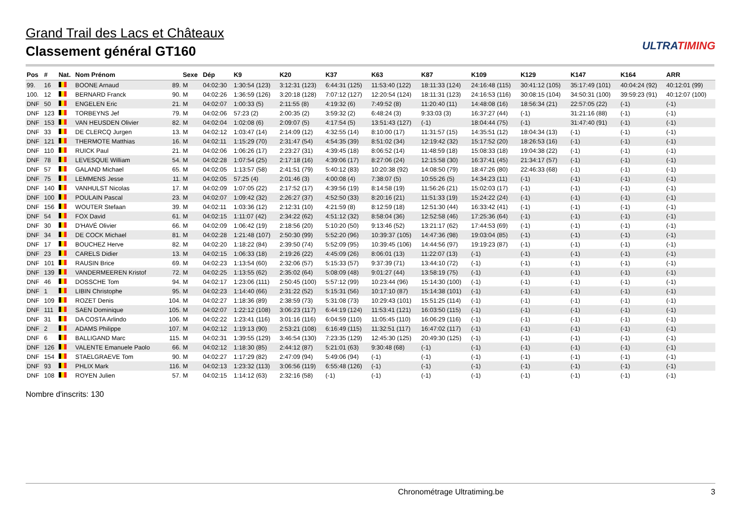Grand Trail des Lacs et Châteaux
Classement général GT160
ULTRATIMING
| Pos | # | Nat. | Nom Prénom | | Sexe | Dép | K9 | K20 | K37 | K63 | K87 | K109 | K129 | K147 | K164 | ARR |
| --- | --- | --- | --- | --- | --- | --- | --- | --- | --- | --- | --- | --- | --- | --- | --- | --- |
| 99. | 16 | | BOONE Arnaud | 89. | M | 04:02:30 | 1:30:54 (123) | 3:12:31 (123) | 6:44:31 (125) | 11:53:40 (122) | 18:11:33 (124) | 24:16:48 (115) | 30:41:12 (105) | 35:17:49 (101) | 40:04:24 (92) | 40:12:01 (99) |
| 100. | 12 | | BERNARD Franck | 90. | M | 04:02:26 | 1:36:59 (126) | 3:20:18 (128) | 7:07:12 (127) | 12:20:54 (124) | 18:11:31 (123) | 24:16:53 (116) | 30:08:15 (104) | 34:50:31 (100) | 39:59:23 (91) | 40:12:07 (100) |
| DNF | 50 | | ENGELEN Eric | 21. | M | 04:02:07 | 1:00:33 (5) | 2:11:55 (8) | 4:19:32 (6) | 7:49:52 (8) | 11:20:40 (11) | 14:48:08 (16) | 18:56:34 (21) | 22:57:05 (22) | (-1) | (-1) |
| DNF | 123 | | TORBEYNS Jef | 79. | M | 04:02:06 | 57:23 (2) | 2:00:35 (2) | 3:59:32 (2) | 6:48:24 (3) | 9:33:03 (3) | 16:37:27 (44) | (-1) | 31:21:16 (88) | (-1) | (-1) |
| DNF | 153 | | VAN HEUSDEN Olivier | 82. | M | 04:02:04 | 1:02:08 (6) | 2:09:07 (5) | 4:17:54 (5) | 13:51:43 (127) | (-1) | 18:04:44 (75) | (-1) | 31:47:40 (91) | (-1) | (-1) |
| DNF | 33 | | DE CLERCQ Jurgen | 13. | M | 04:02:12 | 1:03:47 (14) | 2:14:09 (12) | 4:32:55 (14) | 8:10:00 (17) | 11:31:57 (15) | 14:35:51 (12) | 18:04:34 (13) | (-1) | (-1) | (-1) |
| DNF | 121 | | THERMOTE Matthias | 16. | M | 04:02:11 | 1:15:29 (70) | 2:31:47 (54) | 4:54:35 (39) | 8:51:02 (34) | 12:19:42 (32) | 15:17:52 (20) | 18:26:53 (16) | (-1) | (-1) | (-1) |
| DNF | 110 | | RUICK Paul | 21. | M | 04:02:06 | 1:06:26 (17) | 2:23:27 (31) | 4:39:45 (18) | 8:06:52 (14) | 11:48:59 (18) | 15:08:33 (18) | 19:04:38 (22) | (-1) | (-1) | (-1) |
| DNF | 78 | | LEVESQUE William | 54. | M | 04:02:28 | 1:07:54 (25) | 2:17:18 (16) | 4:39:06 (17) | 8:27:06 (24) | 12:15:58 (30) | 16:37:41 (45) | 21:34:17 (57) | (-1) | (-1) | (-1) |
| DNF | 57 | | GALAND Michael | 65. | M | 04:02:05 | 1:13:57 (58) | 2:41:51 (79) | 5:40:12 (83) | 10:20:38 (92) | 14:08:50 (79) | 18:47:26 (80) | 22:46:33 (68) | (-1) | (-1) | (-1) |
| DNF | 75 | | LEMMENS Jesse | 11. | M | 04:02:05 | 57:25 (4) | 2:01:46 (3) | 4:00:08 (4) | 7:38:07 (5) | 10:55:26 (5) | 14:34:23 (11) | (-1) | (-1) | (-1) | (-1) |
| DNF | 140 | | VANHULST Nicolas | 17. | M | 04:02:09 | 1:07:05 (22) | 2:17:52 (17) | 4:39:56 (19) | 8:14:58 (19) | 11:56:26 (21) | 15:02:03 (17) | (-1) | (-1) | (-1) | (-1) |
| DNF | 100 | | POULAIN Pascal | 23. | M | 04:02:07 | 1:09:42 (32) | 2:26:27 (37) | 4:52:50 (33) | 8:20:16 (21) | 11:51:33 (19) | 15:24:22 (24) | (-1) | (-1) | (-1) | (-1) |
| DNF | 156 | | WOUTER Stefaan | 39. | M | 04:02:11 | 1:03:36 (12) | 2:12:31 (10) | 4:21:59 (8) | 8:12:59 (18) | 12:51:30 (44) | 16:33:42 (41) | (-1) | (-1) | (-1) | (-1) |
| DNF | 54 | | FOX David | 61. | M | 04:02:15 | 1:11:07 (42) | 2:34:22 (62) | 4:51:12 (32) | 8:58:04 (36) | 12:52:58 (46) | 17:25:36 (64) | (-1) | (-1) | (-1) | (-1) |
| DNF | 30 | | D'HAVÉ Olivier | 66. | M | 04:02:09 | 1:06:42 (19) | 2:18:56 (20) | 5:10:20 (50) | 9:13:46 (52) | 13:21:17 (62) | 17:44:53 (69) | (-1) | (-1) | (-1) | (-1) |
| DNF | 34 | | DE COCK Michael | 81. | M | 04:02:28 | 1:21:48 (107) | 2:50:30 (99) | 5:52:20 (96) | 10:39:37 (105) | 14:47:36 (98) | 19:03:04 (85) | (-1) | (-1) | (-1) | (-1) |
| DNF | 17 | | BOUCHEZ Herve | 82. | M | 04:02:20 | 1:18:22 (84) | 2:39:50 (74) | 5:52:09 (95) | 10:39:45 (106) | 14:44:56 (97) | 19:19:23 (87) | (-1) | (-1) | (-1) | (-1) |
| DNF | 23 | | CARELS Didier | 13. | M | 04:02:15 | 1:06:33 (18) | 2:19:26 (22) | 4:45:09 (26) | 8:06:01 (13) | 11:22:07 (13) | (-1) | (-1) | (-1) | (-1) | (-1) |
| DNF | 101 | | RAUSIN Brice | 69. | M | 04:02:23 | 1:13:54 (60) | 2:32:06 (57) | 5:15:33 (57) | 9:37:39 (71) | 13:44:10 (72) | (-1) | (-1) | (-1) | (-1) | (-1) |
| DNF | 139 | | VANDERMEEREN Kristof | 72. | M | 04:02:25 | 1:13:55 (62) | 2:35:02 (64) | 5:08:09 (48) | 9:01:27 (44) | 13:58:19 (75) | (-1) | (-1) | (-1) | (-1) | (-1) |
| DNF | 46 | | DOSSCHE Tom | 94. | M | 04:02:17 | 1:23:06 (111) | 2:50:45 (100) | 5:57:12 (99) | 10:23:44 (96) | 15:14:30 (100) | (-1) | (-1) | (-1) | (-1) | (-1) |
| DNF | 1 | | LIBIN Christophe | 95. | M | 04:02:23 | 1:14:40 (66) | 2:31:22 (52) | 5:15:31 (56) | 10:17:10 (87) | 15:14:38 (101) | (-1) | (-1) | (-1) | (-1) | (-1) |
| DNF | 109 | | ROZET Denis | 104. | M | 04:02:27 | 1:18:36 (89) | 2:38:59 (73) | 5:31:08 (73) | 10:29:43 (101) | 15:51:25 (114) | (-1) | (-1) | (-1) | (-1) | (-1) |
| DNF | 111 | | SAEN Dominique | 105. | M | 04:02:07 | 1:22:12 (108) | 3:06:23 (117) | 6:44:19 (124) | 11:53:41 (121) | 16:03:50 (115) | (-1) | (-1) | (-1) | (-1) | (-1) |
| DNF | 31 | | DA COSTA Arlindo | 106. | M | 04:02:22 | 1:23:41 (116) | 3:01:16 (116) | 6:04:59 (110) | 11:05:45 (110) | 16:06:29 (116) | (-1) | (-1) | (-1) | (-1) | (-1) |
| DNF | 2 | | ADAMS Philippe | 107. | M | 04:02:12 | 1:19:13 (90) | 2:53:21 (108) | 6:16:49 (115) | 11:32:51 (117) | 16:47:02 (117) | (-1) | (-1) | (-1) | (-1) | (-1) |
| DNF | 6 | | BALLIGAND Marc | 115. | M | 04:02:31 | 1:39:55 (129) | 3:46:54 (130) | 7:23:35 (129) | 12:45:30 (125) | 20:49:30 (125) | (-1) | (-1) | (-1) | (-1) | (-1) |
| DNF | 126 | | VALENTE Emanuele Paolo | 66. | M | 04:02:12 | 1:18:30 (85) | 2:44:12 (87) | 5:21:01 (63) | 9:30:48 (68) | (-1) | (-1) | (-1) | (-1) | (-1) | (-1) |
| DNF | 154 | | STAELGRAEVE Tom | 90. | M | 04:02:27 | 1:17:29 (82) | 2:47:09 (94) | 5:49:06 (94) | (-1) | (-1) | (-1) | (-1) | (-1) | (-1) | (-1) |
| DNF | 93 | | PHLIX Mark | 116. | M | 04:02:13 | 1:23:32 (113) | 3:06:56 (119) | 6:55:48 (126) | (-1) | (-1) | (-1) | (-1) | (-1) | (-1) | (-1) |
| DNF | 108 | | ROYEN Julien | 57. | M | 04:02:15 | 1:14:12 (63) | 2:32:16 (58) | (-1) | (-1) | (-1) | (-1) | (-1) | (-1) | (-1) | (-1) |
Nombre d'inscrits: 130
Chronométrage Ultratiming.be 3